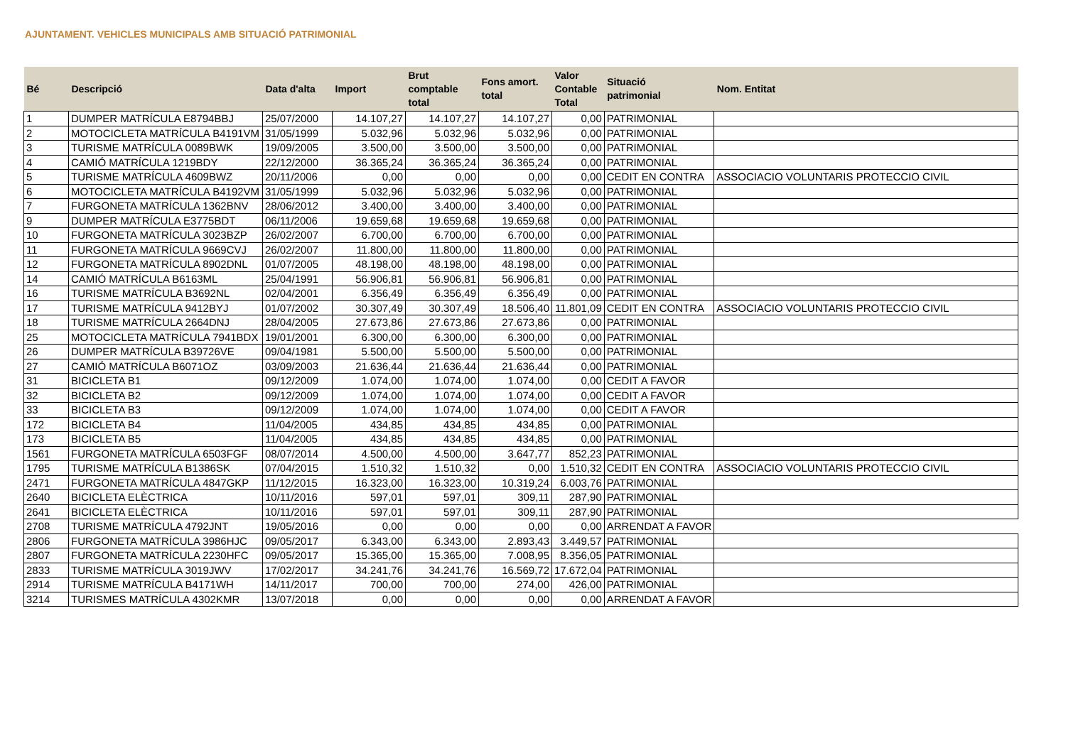AJUNTAMENT. VEHICLES MUNICIPALS AMB SITUACIÓ PATRIMONIAL
| Bé | Descripció | Data d'alta | Import | Brut comptable total | Fons amort. total | Valor Contable Total | Situació patrimonial | Nom. Entitat |
| --- | --- | --- | --- | --- | --- | --- | --- | --- |
| 1 | DUMPER MATRÍCULA E8794BBJ | 25/07/2000 | 14.107,27 | 14.107,27 | 14.107,27 | 0,00 | PATRIMONIAL | |
| 2 | MOTOCICLETA MATRÍCULA B4191VM | 31/05/1999 | 5.032,96 | 5.032,96 | 5.032,96 | 0,00 | PATRIMONIAL | |
| 3 | TURISME MATRÍCULA 0089BWK | 19/09/2005 | 3.500,00 | 3.500,00 | 3.500,00 | 0,00 | PATRIMONIAL | |
| 4 | CAMIÓ MATRÍCULA 1219BDY | 22/12/2000 | 36.365,24 | 36.365,24 | 36.365,24 | 0,00 | PATRIMONIAL | |
| 5 | TURISME MATRÍCULA 4609BWZ | 20/11/2006 | 0,00 | 0,00 | 0,00 | 0,00 | CEDIT EN CONTRA | ASSOCIACIO VOLUNTARIS PROTECCIO CIVIL |
| 6 | MOTOCICLETA MATRÍCULA B4192VM | 31/05/1999 | 5.032,96 | 5.032,96 | 5.032,96 | 0,00 | PATRIMONIAL | |
| 7 | FURGONETA MATRÍCULA 1362BNV | 28/06/2012 | 3.400,00 | 3.400,00 | 3.400,00 | 0,00 | PATRIMONIAL | |
| 9 | DUMPER MATRÍCULA E3775BDT | 06/11/2006 | 19.659,68 | 19.659,68 | 19.659,68 | 0,00 | PATRIMONIAL | |
| 10 | FURGONETA MATRÍCULA 3023BZP | 26/02/2007 | 6.700,00 | 6.700,00 | 6.700,00 | 0,00 | PATRIMONIAL | |
| 11 | FURGONETA MATRÍCULA 9669CVJ | 26/02/2007 | 11.800,00 | 11.800,00 | 11.800,00 | 0,00 | PATRIMONIAL | |
| 12 | FURGONETA MATRÍCULA 8902DNL | 01/07/2005 | 48.198,00 | 48.198,00 | 48.198,00 | 0,00 | PATRIMONIAL | |
| 14 | CAMIÓ MATRÍCULA B6163ML | 25/04/1991 | 56.906,81 | 56.906,81 | 56.906,81 | 0,00 | PATRIMONIAL | |
| 16 | TURISME MATRÍCULA B3692NL | 02/04/2001 | 6.356,49 | 6.356,49 | 6.356,49 | 0,00 | PATRIMONIAL | |
| 17 | TURISME MATRÍCULA 9412BYJ | 01/07/2002 | 30.307,49 | 30.307,49 | 18.506,40 | 11.801,09 | CEDIT EN CONTRA | ASSOCIACIO VOLUNTARIS PROTECCIO CIVIL |
| 18 | TURISME MATRÍCULA 2664DNJ | 28/04/2005 | 27.673,86 | 27.673,86 | 27.673,86 | 0,00 | PATRIMONIAL | |
| 25 | MOTOCICLETA MATRÍCULA 7941BDX | 19/01/2001 | 6.300,00 | 6.300,00 | 6.300,00 | 0,00 | PATRIMONIAL | |
| 26 | DUMPER MATRÍCULA B39726VE | 09/04/1981 | 5.500,00 | 5.500,00 | 5.500,00 | 0,00 | PATRIMONIAL | |
| 27 | CAMIÓ MATRÍCULA B6071OZ | 03/09/2003 | 21.636,44 | 21.636,44 | 21.636,44 | 0,00 | PATRIMONIAL | |
| 31 | BICICLETA B1 | 09/12/2009 | 1.074,00 | 1.074,00 | 1.074,00 | 0,00 | CEDIT A FAVOR | |
| 32 | BICICLETA B2 | 09/12/2009 | 1.074,00 | 1.074,00 | 1.074,00 | 0,00 | CEDIT A FAVOR | |
| 33 | BICICLETA B3 | 09/12/2009 | 1.074,00 | 1.074,00 | 1.074,00 | 0,00 | CEDIT A FAVOR | |
| 172 | BICICLETA B4 | 11/04/2005 | 434,85 | 434,85 | 434,85 | 0,00 | PATRIMONIAL | |
| 173 | BICICLETA B5 | 11/04/2005 | 434,85 | 434,85 | 434,85 | 0,00 | PATRIMONIAL | |
| 1561 | FURGONETA MATRÍCULA 6503FGF | 08/07/2014 | 4.500,00 | 4.500,00 | 3.647,77 | 852,23 | PATRIMONIAL | |
| 1795 | TURISME MATRÍCULA B1386SK | 07/04/2015 | 1.510,32 | 1.510,32 | 0,00 | 1.510,32 | CEDIT EN CONTRA | ASSOCIACIO VOLUNTARIS PROTECCIO CIVIL |
| 2471 | FURGONETA MATRÍCULA 4847GKP | 11/12/2015 | 16.323,00 | 16.323,00 | 10.319,24 | 6.003,76 | PATRIMONIAL | |
| 2640 | BICICLETA ELÈCTRICA | 10/11/2016 | 597,01 | 597,01 | 309,11 | 287,90 | PATRIMONIAL | |
| 2641 | BICICLETA ELÈCTRICA | 10/11/2016 | 597,01 | 597,01 | 309,11 | 287,90 | PATRIMONIAL | |
| 2708 | TURISME MATRÍCULA 4792JNT | 19/05/2016 | 0,00 | 0,00 | 0,00 | 0,00 | ARRENDAT A FAVOR | |
| 2806 | FURGONETA MATRÍCULA 3986HJC | 09/05/2017 | 6.343,00 | 6.343,00 | 2.893,43 | 3.449,57 | PATRIMONIAL | |
| 2807 | FURGONETA MATRÍCULA 2230HFC | 09/05/2017 | 15.365,00 | 15.365,00 | 7.008,95 | 8.356,05 | PATRIMONIAL | |
| 2833 | TURISME MATRÍCULA 3019JWV | 17/02/2017 | 34.241,76 | 34.241,76 | 16.569,72 | 17.672,04 | PATRIMONIAL | |
| 2914 | TURISME MATRÍCULA B4171WH | 14/11/2017 | 700,00 | 700,00 | 274,00 | 426,00 | PATRIMONIAL | |
| 3214 | TURISMES MATRÍCULA 4302KMR | 13/07/2018 | 0,00 | 0,00 | 0,00 | 0,00 | ARRENDAT A FAVOR | |